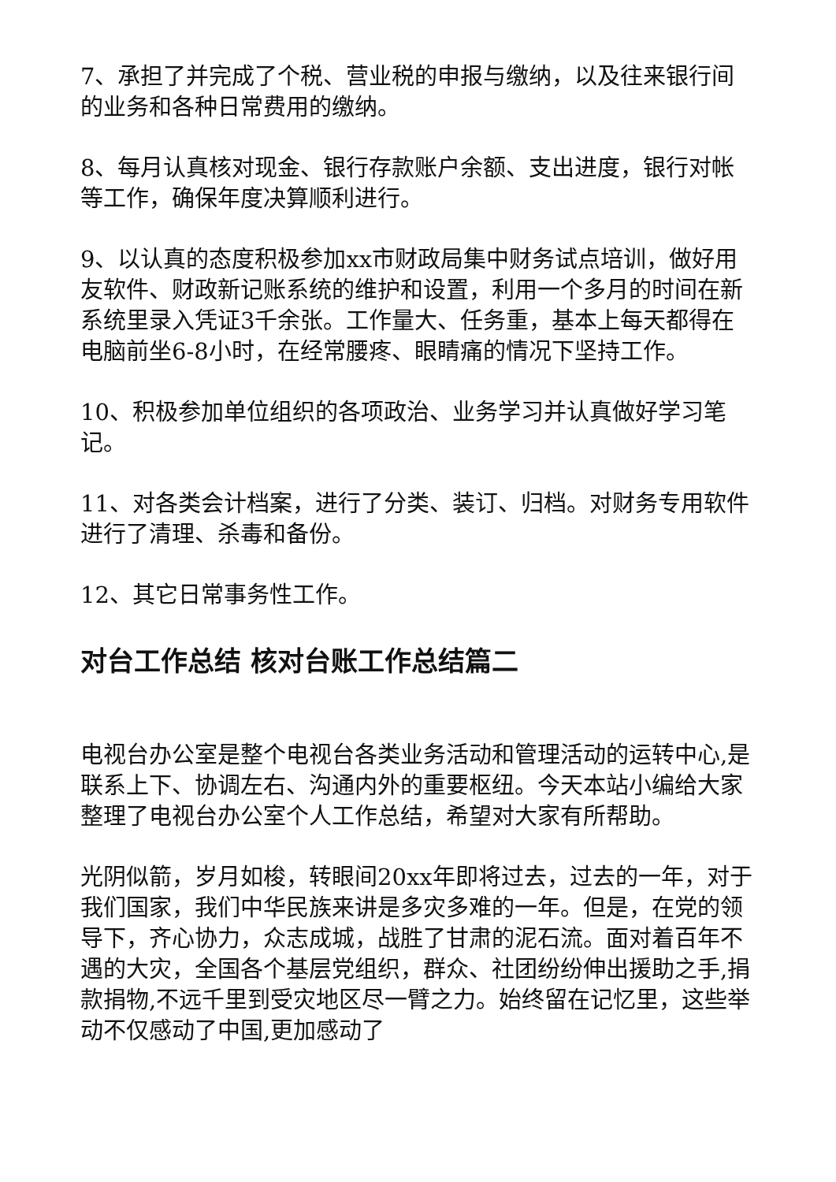7、承担了并完成了个税、营业税的申报与缴纳，以及往来银行间的业务和各种日常费用的缴纳。
8、每月认真核对现金、银行存款账户余额、支出进度，银行对帐等工作，确保年度决算顺利进行。
9、以认真的态度积极参加xx市财政局集中财务试点培训，做好用友软件、财政新记账系统的维护和设置，利用一个多月的时间在新系统里录入凭证3千余张。工作量大、任务重，基本上每天都得在电脑前坐6-8小时，在经常腰疼、眼睛痛的情况下坚持工作。
10、积极参加单位组织的各项政治、业务学习并认真做好学习笔记。
11、对各类会计档案，进行了分类、装订、归档。对财务专用软件进行了清理、杀毒和备份。
12、其它日常事务性工作。
对台工作总结 核对台账工作总结篇二
电视台办公室是整个电视台各类业务活动和管理活动的运转中心,是联系上下、协调左右、沟通内外的重要枢纽。今天本站小编给大家整理了电视台办公室个人工作总结，希望对大家有所帮助。
光阴似箭，岁月如梭，转眼间20xx年即将过去，过去的一年，对于我们国家，我们中华民族来讲是多灾多难的一年。但是，在党的领导下，齐心协力，众志成城，战胜了甘肃的泥石流。面对着百年不遇的大灾，全国各个基层党组织，群众、社团纷纷伸出援助之手,捐款捐物,不远千里到受灾地区尽一臂之力。始终留在记忆里，这些举动不仅感动了中国,更加感动了